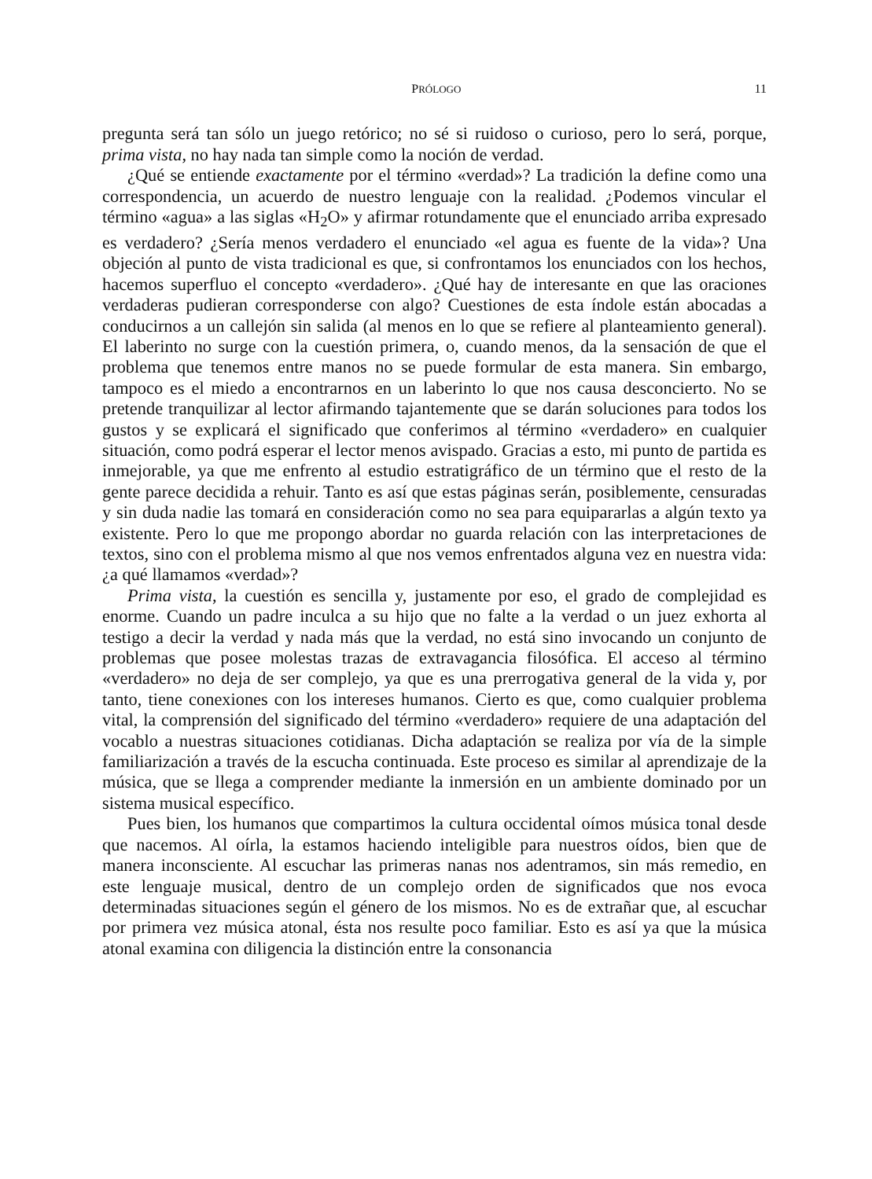PRÓLOGO 11
pregunta será tan sólo un juego retórico; no sé si ruidoso o curioso, pero lo será, porque, prima vista, no hay nada tan simple como la noción de verdad.
¿Qué se entiende exactamente por el término «verdad»? La tradición la define como una correspondencia, un acuerdo de nuestro lenguaje con la realidad. ¿Podemos vincular el término «agua» a las siglas «H<sub>2</sub>O» y afirmar rotundamente que el enunciado arriba expresado es verdadero? ¿Sería menos verdadero el enunciado «el agua es fuente de la vida»? Una objeción al punto de vista tradicional es que, si confrontamos los enunciados con los hechos, hacemos superfluo el concepto «verdadero». ¿Qué hay de interesante en que las oraciones verdaderas pudieran corresponderse con algo? Cuestiones de esta índole están abocadas a conducirnos a un callejón sin salida (al menos en lo que se refiere al planteamiento general). El laberinto no surge con la cuestión primera, o, cuando menos, da la sensación de que el problema que tenemos entre manos no se puede formular de esta manera. Sin embargo, tampoco es el miedo a encontrarnos en un laberinto lo que nos causa desconcierto. No se pretende tranquilizar al lector afirmando tajantemente que se darán soluciones para todos los gustos y se explicará el significado que conferimos al término «verdadero» en cualquier situación, como podrá esperar el lector menos avispado. Gracias a esto, mi punto de partida es inmejorable, ya que me enfrento al estudio estratigráfico de un término que el resto de la gente parece decidida a rehuir. Tanto es así que estas páginas serán, posiblemente, censuradas y sin duda nadie las tomará en consideración como no sea para equipararlas a algún texto ya existente. Pero lo que me propongo abordar no guarda relación con las interpretaciones de textos, sino con el problema mismo al que nos vemos enfrentados alguna vez en nuestra vida: ¿a qué llamamos «verdad»?
Prima vista, la cuestión es sencilla y, justamente por eso, el grado de complejidad es enorme. Cuando un padre inculca a su hijo que no falte a la verdad o un juez exhorta al testigo a decir la verdad y nada más que la verdad, no está sino invocando un conjunto de problemas que posee molestas trazas de extravagancia filosófica. El acceso al término «verdadero» no deja de ser complejo, ya que es una prerrogativa general de la vida y, por tanto, tiene conexiones con los intereses humanos. Cierto es que, como cualquier problema vital, la comprensión del significado del término «verdadero» requiere de una adaptación del vocablo a nuestras situaciones cotidianas. Dicha adaptación se realiza por vía de la simple familiarización a través de la escucha continuada. Este proceso es similar al aprendizaje de la música, que se llega a comprender mediante la inmersión en un ambiente dominado por un sistema musical específico.
Pues bien, los humanos que compartimos la cultura occidental oímos música tonal desde que nacemos. Al oírla, la estamos haciendo inteligible para nuestros oídos, bien que de manera inconsciente. Al escuchar las primeras nanas nos adentramos, sin más remedio, en este lenguaje musical, dentro de un complejo orden de significados que nos evoca determinadas situaciones según el género de los mismos. No es de extrañar que, al escuchar por primera vez música atonal, ésta nos resulte poco familiar. Esto es así ya que la música atonal examina con diligencia la distinción entre la consonancia